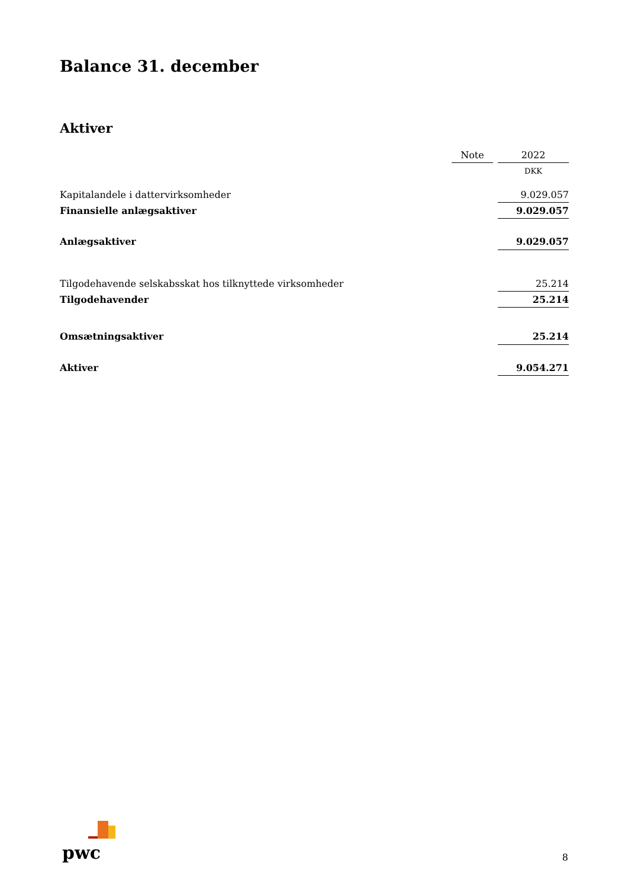Balance 31. december
Aktiver
| | Note | | 2022 |
| --- | --- | --- | --- |
| | | | DKK |
| Kapitalandele i dattervirksomheder | | | 9.029.057 |
| Finansielle anlægsaktiver | | | 9.029.057 |
| Anlægsaktiver | | | 9.029.057 |
| Tilgodehavende selskabsskat hos tilknyttede virksomheder | | | 25.214 |
| Tilgodehavender | | | 25.214 |
| Omsætningsaktiver | | | 25.214 |
| Aktiver | | | 9.054.271 |
pwc
8